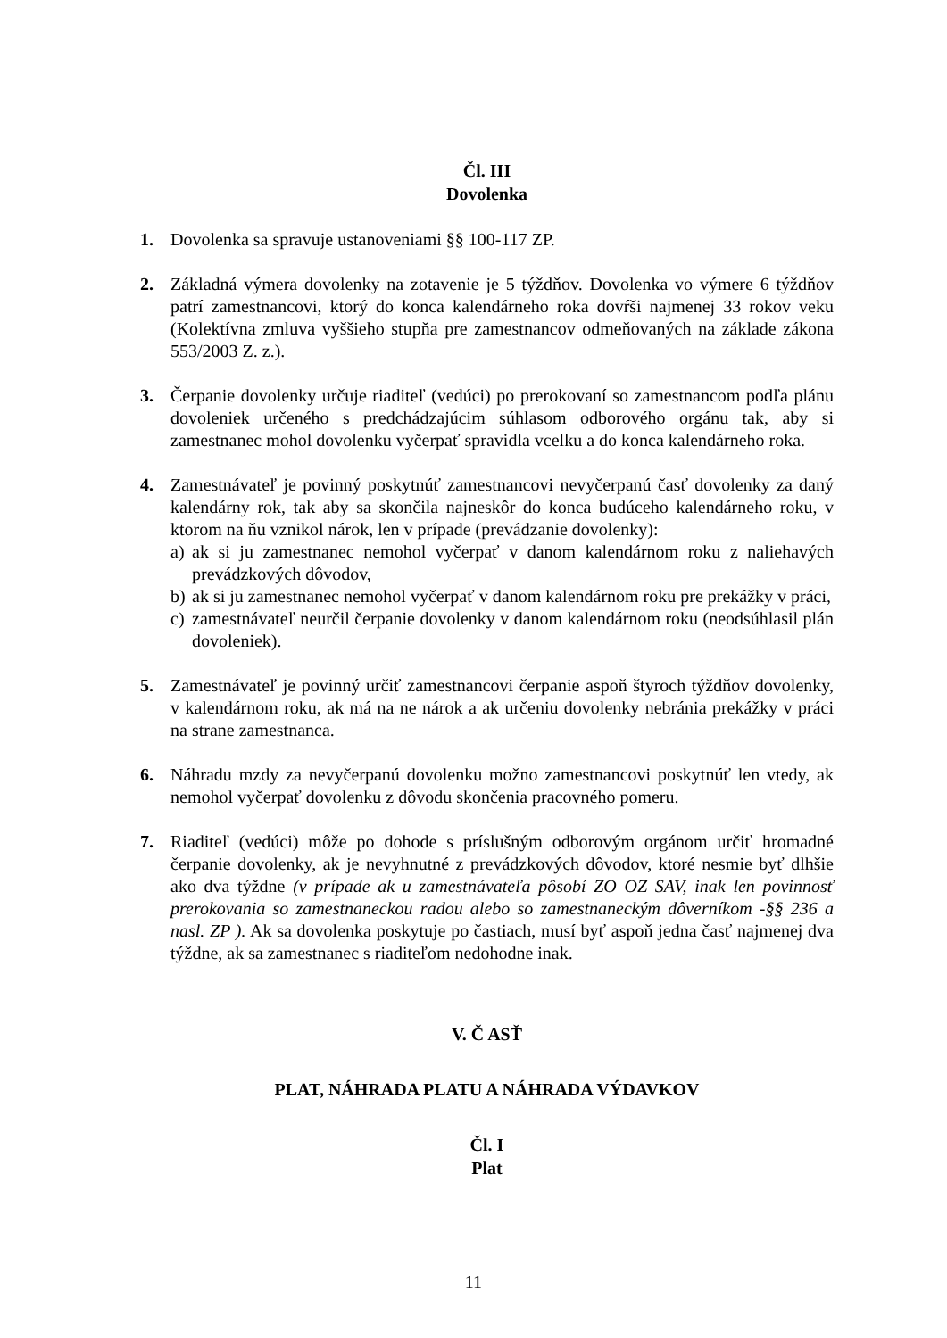Čl. III
Dovolenka
1. Dovolenka sa spravuje ustanoveniami §§ 100-117 ZP.
2. Základná výmera dovolenky na zotavenie je 5 týždňov. Dovolenka vo výmere 6 týždňov patrí zamestnancovi, ktorý do konca kalendárneho roka dovŕši najmenej 33 rokov veku (Kolektívna zmluva vyššieho stupňa pre zamestnancov odmeňovaných na základe zákona 553/2003 Z. z.).
3. Čerpanie dovolenky určuje riaditeľ (vedúci) po prerokovaní so zamestnancom podľa plánu dovoleniek určeného s predchádzajúcim súhlasom odborového orgánu tak, aby si zamestnanec mohol dovolenku vyčerpať spravidla vcelku a do konca kalendárneho roka.
4. Zamestnávateľ je povinný poskytnúť zamestnancovi nevyčerpanú časť dovolenky za daný kalendárny rok, tak aby sa skončila najneskôr do konca budúceho kalendárneho roku, v ktorom na ňu vznikol nárok, len v prípade (prevádzanie dovolenky):
a) ak si ju zamestnanec nemohol vyčerpať v danom kalendárnom roku z naliehavých prevádzkových dôvodov,
b) ak si ju zamestnanec nemohol vyčerpať v danom kalendárnom roku pre prekážky v práci,
c) zamestnávateľ neurčil čerpanie dovolenky v danom kalendárnom roku (neodsúhlasil plán dovoleniek).
5. Zamestnávateľ je povinný určiť zamestnancovi čerpanie aspoň štyroch týždňov dovolenky, v kalendárnom roku, ak má na ne nárok a ak určeniu dovolenky nebránia prekážky v práci na strane zamestnanca.
6. Náhradu mzdy za nevyčerpanú dovolenku možno zamestnancovi poskytnúť len vtedy, ak nemohol vyčerpať dovolenku z dôvodu skončenia pracovného pomeru.
7. Riaditeľ (vedúci) môže po dohode s príslušným odborovým orgánom určiť hromadné čerpanie dovolenky, ak je nevyhnutné z prevádzkových dôvodov, ktoré nesmie byť dlhšie ako dva týždne (v prípade ak u zamestnávateľa pôsobí ZO OZ SAV, inak len povinnosť prerokovania so zamestnaneckou radou alebo so zamestnaneckým dôverníkom -§§ 236 a nasl. ZP ). Ak sa dovolenka poskytuje po častiach, musí byť aspoň jedna časť najmenej dva týždne, ak sa zamestnanec s riaditeľom nedohodne inak.
V. Č ASŤ
PLAT, NÁHRADA PLATU A NÁHRADA VÝDAVKOV
Čl. I
Plat
11